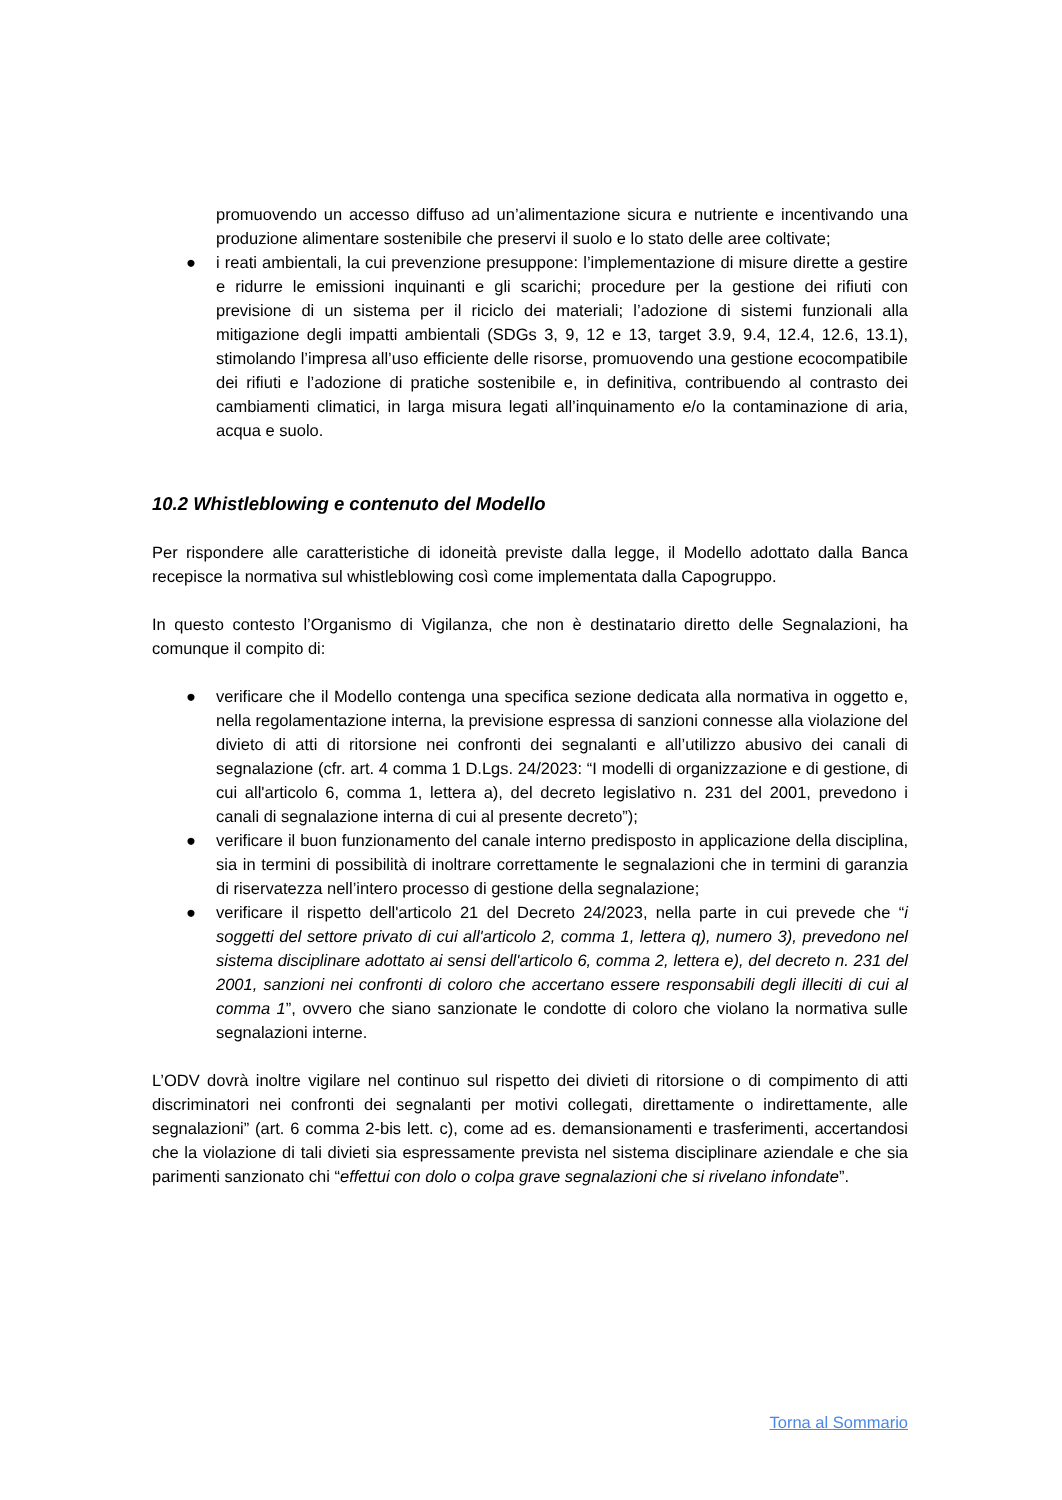promuovendo un accesso diffuso ad un’alimentazione sicura e nutriente e incentivando una produzione alimentare sostenibile che preservi il suolo e lo stato delle aree coltivate;
● i reati ambientali, la cui prevenzione presuppone: l’implementazione di misure dirette a gestire e ridurre le emissioni inquinanti e gli scarichi; procedure per la gestione dei rifiuti con previsione di un sistema per il riciclo dei materiali; l’adozione di sistemi funzionali alla mitigazione degli impatti ambientali (SDGs 3, 9, 12 e 13, target 3.9, 9.4, 12.4, 12.6, 13.1), stimolando l’impresa all’uso efficiente delle risorse, promuovendo una gestione ecocompatibile dei rifiuti e l’adozione di pratiche sostenibile e, in definitiva, contribuendo al contrasto dei cambiamenti climatici, in larga misura legati all’inquinamento e/o la contaminazione di aria, acqua e suolo.
10.2 Whistleblowing e contenuto del Modello
Per rispondere alle caratteristiche di idoneità previste dalla legge, il Modello adottato dalla Banca recepisce la normativa sul whistleblowing così come implementata dalla Capogruppo.
In questo contesto l’Organismo di Vigilanza, che non è destinatario diretto delle Segnalazioni, ha comunque il compito di:
● verificare che il Modello contenga una specifica sezione dedicata alla normativa in oggetto e, nella regolamentazione interna, la previsione espressa di sanzioni connesse alla violazione del divieto di atti di ritorsione nei confronti dei segnalanti e all’utilizzo abusivo dei canali di segnalazione (cfr. art. 4 comma 1 D.Lgs. 24/2023: “I modelli di organizzazione e di gestione, di cui all'articolo 6, comma 1, lettera a), del decreto legislativo n. 231 del 2001, prevedono i canali di segnalazione interna di cui al presente decreto”);
● verificare il buon funzionamento del canale interno predisposto in applicazione della disciplina, sia in termini di possibilità di inoltrare correttamente le segnalazioni che in termini di garanzia di riservatezza nell’intero processo di gestione della segnalazione;
● verificare il rispetto dell'articolo 21 del Decreto 24/2023, nella parte in cui prevede che “i soggetti del settore privato di cui all'articolo 2, comma 1, lettera q), numero 3), prevedono nel sistema disciplinare adottato ai sensi dell'articolo 6, comma 2, lettera e), del decreto n. 231 del 2001, sanzioni nei confronti di coloro che accertano essere responsabili degli illeciti di cui al comma 1”, ovvero che siano sanzionate le condotte di coloro che violano la normativa sulle segnalazioni interne.
L’ODV dovrà inoltre vigilare nel continuo sul rispetto dei divieti di ritorsione o di compimento di atti discriminatori nei confronti dei segnalanti per motivi collegati, direttamente o indirettamente, alle segnalazioni” (art. 6 comma 2-bis lett. c), come ad es. demansionamenti e trasferimenti, accertandosi che la violazione di tali divieti sia espressamente prevista nel sistema disciplinare aziendale e che sia parimenti sanzionato chi “effettui con dolo o colpa grave segnalazioni che si rivelano infondate”.
Torna al Sommario